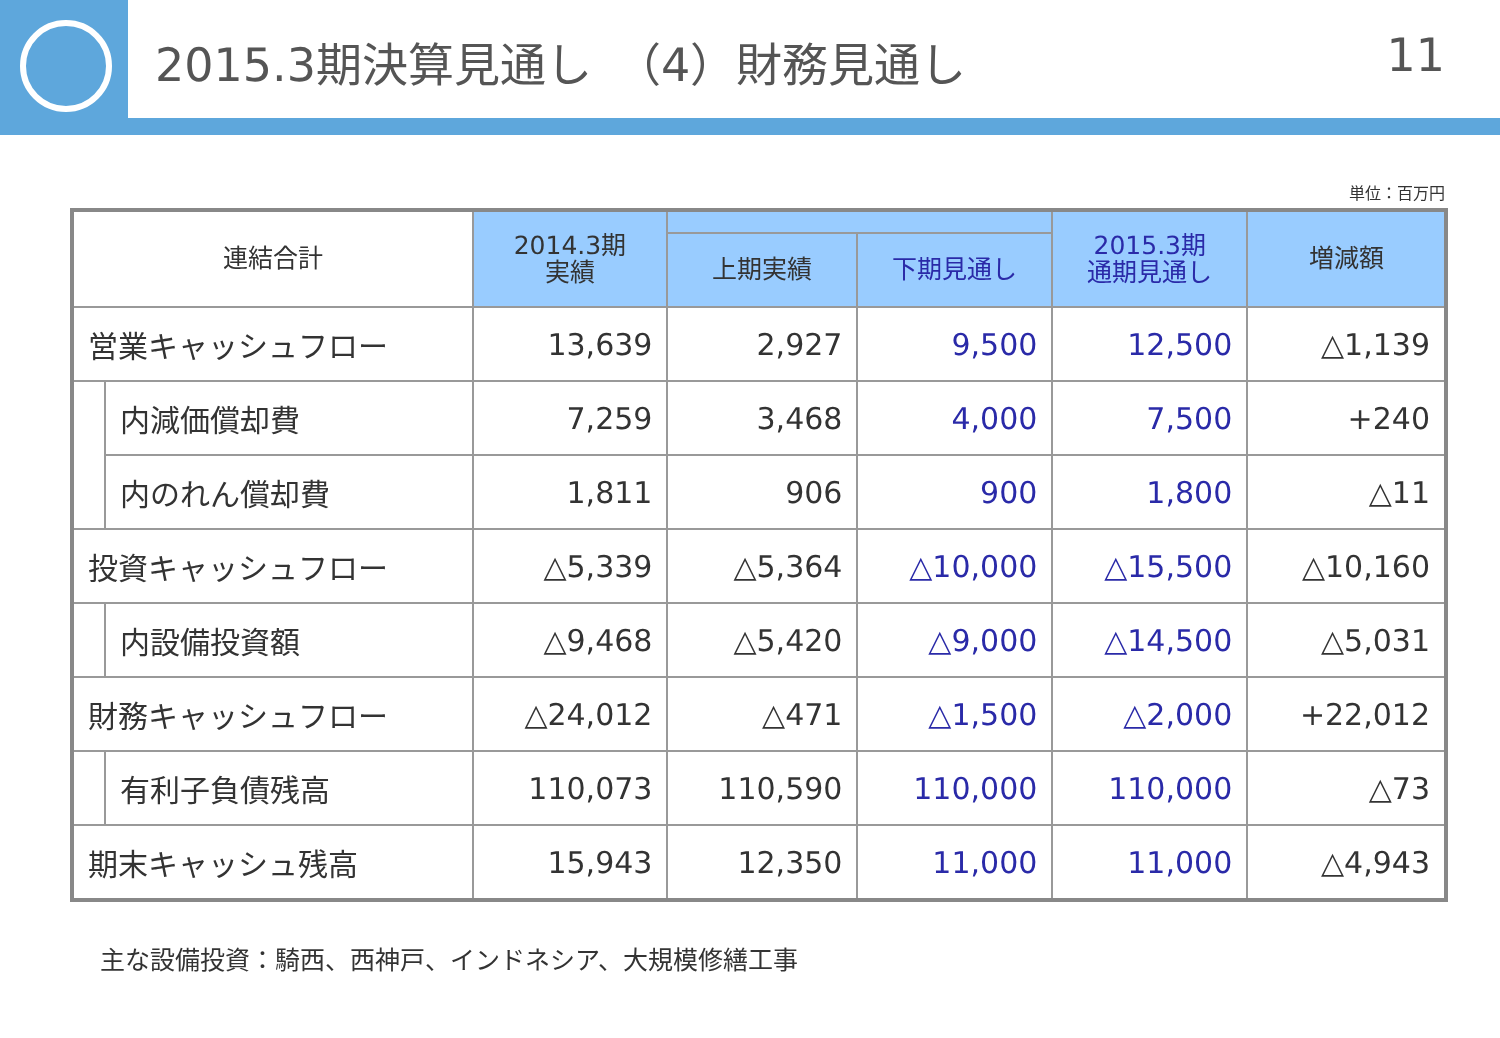2015.3期決算見通し　（4）財務見通し 11
単位：百万円
| 連結合計 | | 2014.3期 実績 | | | 2015.3期 通期見通し | 増減額 |
| --- | --- | --- | --- | --- | --- | --- |
| | | | 上期実績 | 下期見通し | | |
| 営業キャッシュフロー | | 13,639 | 2,927 | 9,500 | 12,500 | △1,139 |
| | 内減価償却費 | 7,259 | 3,468 | 4,000 | 7,500 | +240 |
| | 内のれん償却費 | 1,811 | 906 | 900 | 1,800 | △11 |
| 投資キャッシュフロー | | △5,339 | △5,364 | △10,000 | △15,500 | △10,160 |
| | 内設備投資額 | △9,468 | △5,420 | △9,000 | △14,500 | △5,031 |
| 財務キャッシュフロー | | △24,012 | △471 | △1,500 | △2,000 | +22,012 |
| | 有利子負債残高 | 110,073 | 110,590 | 110,000 | 110,000 | △73 |
| 期末キャッシュ残高 | | 15,943 | 12,350 | 11,000 | 11,000 | △4,943 |
主な設備投資：騎西、西神戸、インドネシア、大規模修繕工事